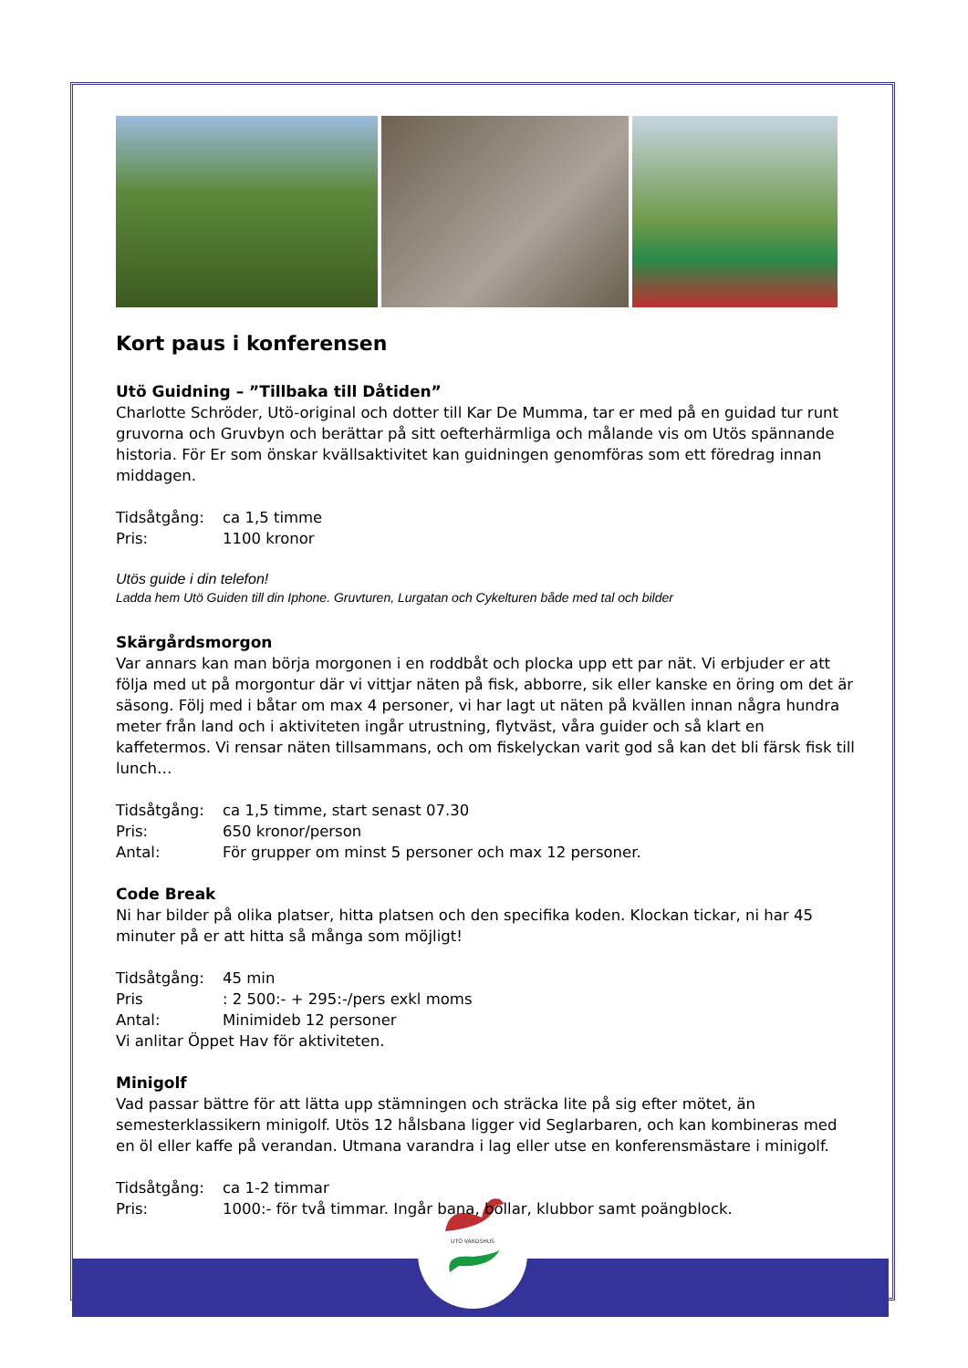UTÖ VÄRDSHUS
Kort paus i konferensen
Utö Guidning – ”Tillbaka till Dåtiden”
Charlotte Schröder, Utö-original och dotter till Kar De Mumma, tar er med på en guidad tur runt gruvorna och Gruvbyn och berättar på sitt oefterhärmliga och målande vis om Utös spännande historia. För Er som önskar kvällsaktivitet kan guidningen genomföras som ett föredrag innan middagen.
Tidsåtgång: ca 1,5 timme
Pris: 1100 kronor
Utös guide i din telefon!
Ladda hem Utö Guiden till din Iphone. Gruvturen, Lurgatan och Cykelturen både med tal och bilder
Skärgårdsmorgon
Var annars kan man börja morgonen i en roddbåt och plocka upp ett par nät. Vi erbjuder er att följa med ut på morgontur där vi vittjar näten på fisk, abborre, sik eller kanske en öring om det är säsong. Följ med i båtar om max 4 personer, vi har lagt ut näten på kvällen innan några hundra meter från land och i aktiviteten ingår utrustning, flytväst, våra guider och så klart en kaffetermos. Vi rensar näten tillsammans, och om fiskelyckan varit god så kan det bli färsk fisk till lunch…
Tidsåtgång: ca 1,5 timme, start senast 07.30
Pris: 650 kronor/person
Antal: För grupper om minst 5 personer och max 12 personer.
Code Break
Ni har bilder på olika platser, hitta platsen och den specifika koden. Klockan tickar, ni har 45 minuter på er att hitta så många som möjligt!
Tidsåtgång: 45 min
Pris: 2 500:- + 295:-/pers exkl moms
Antal: Minimideb 12 personer
Vi anlitar Öppet Hav för aktiviteten.
Minigolf
Vad passar bättre för att lätta upp stämningen och sträcka lite på sig efter mötet, än semesterklassikern minigolf. Utös 12 hålsbana ligger vid Seglarbaren, och kan kombineras med en öl eller kaffe på verandan. Utmana varandra i lag eller utse en konferensmästare i minigolf.
Tidsåtgång: ca 1-2 timmar
Pris: 1000:- för två timmar. Ingår bana, bollar, klubbor samt poängblock.